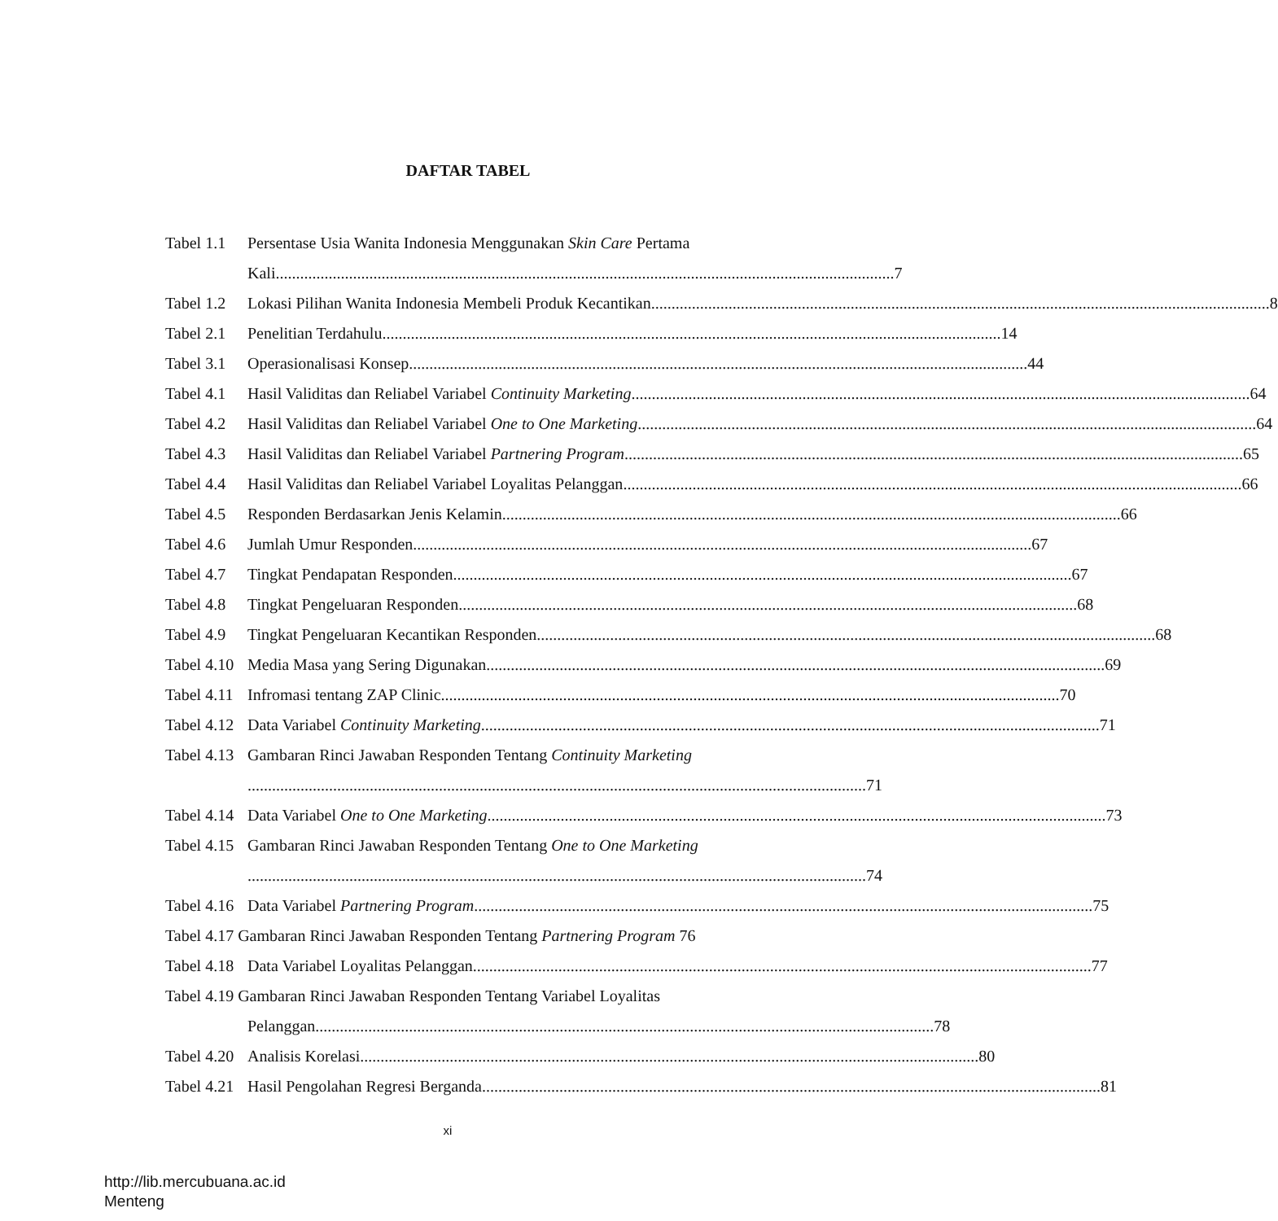DAFTAR TABEL
Tabel 1.1 Persentase Usia Wanita Indonesia Menggunakan Skin Care Pertama
Kali 7
Tabel 1.2 Lokasi Pilihan Wanita Indonesia Membeli Produk Kecantikan 8
Tabel 2.1 Penelitian Terdahulu 14
Tabel 3.1 Operasionalisasi Konsep 44
Tabel 4.1 Hasil Validitas dan Reliabel Variabel Continuity Marketing 64
Tabel 4.2 Hasil Validitas dan Reliabel Variabel One to One Marketing 64
Tabel 4.3 Hasil Validitas dan Reliabel Variabel Partnering Program 65
Tabel 4.4 Hasil Validitas dan Reliabel Variabel Loyalitas Pelanggan 66
Tabel 4.5 Responden Berdasarkan Jenis Kelamin 66
Tabel 4.6 Jumlah Umur Responden 67
Tabel 4.7 Tingkat Pendapatan Responden 67
Tabel 4.8 Tingkat Pengeluaran Responden 68
Tabel 4.9 Tingkat Pengeluaran Kecantikan Responden 68
Tabel 4.10 Media Masa yang Sering Digunakan 69
Tabel 4.11 Infromasi tentang ZAP Clinic 70
Tabel 4.12 Data Variabel Continuity Marketing 71
Tabel 4.13 Gambaran Rinci Jawaban Responden Tentang Continuity Marketing
71
Tabel 4.14 Data Variabel One to One Marketing 73
Tabel 4.15 Gambaran Rinci Jawaban Responden Tentang One to One Marketing
74
Tabel 4.16 Data Variabel Partnering Program 75
Tabel 4.17 Gambaran Rinci Jawaban Responden Tentang Partnering Program 76
Tabel 4.18 Data Variabel Loyalitas Pelanggan 77
Tabel 4.19 Gambaran Rinci Jawaban Responden Tentang Variabel Loyalitas
Pelanggan 78
Tabel 4.20 Analisis Korelasi 80
Tabel 4.21 Hasil Pengolahan Regresi Berganda 81
xi
http://lib.mercubuana.ac.id
Menteng